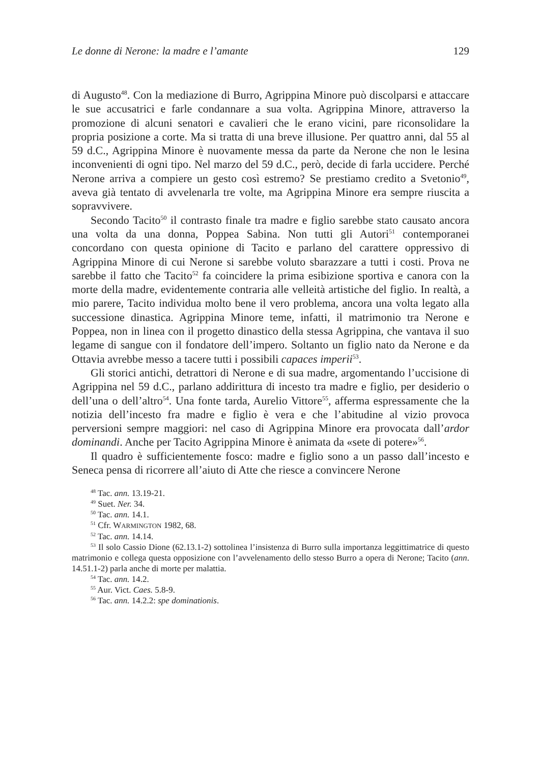Le donne di Nerone: la madre e l’amante 129
di Augusto<sup>48</sup>. Con la mediazione di Burro, Agrippina Minore può discolparsi e attaccare le sue accusatrici e farle condannare a sua volta. Agrippina Minore, attraverso la promozione di alcuni senatori e cavalieri che le erano vicini, pare riconsolidare la propria posizione a corte. Ma si tratta di una breve illusione. Per quattro anni, dal 55 al 59 d.C., Agrippina Minore è nuovamente messa da parte da Nerone che non le lesina inconvenienti di ogni tipo. Nel marzo del 59 d.C., però, decide di farla uccidere. Perché Nerone arriva a compiere un gesto così estremo? Se prestiamo credito a Svetonio<sup>49</sup>, aveva già tentato di avvelenarla tre volte, ma Agrippina Minore era sempre riuscita a sopravvivere.
Secondo Tacito<sup>50</sup> il contrasto finale tra madre e figlio sarebbe stato causato ancora una volta da una donna, Poppea Sabina. Non tutti gli Autori<sup>51</sup> contemporanei concordano con questa opinione di Tacito e parlano del carattere oppressivo di Agrippina Minore di cui Nerone si sarebbe voluto sbarazzare a tutti i costi. Prova ne sarebbe il fatto che Tacito<sup>52</sup> fa coincidere la prima esibizione sportiva e canora con la morte della madre, evidentemente contraria alle velleità artistiche del figlio. In realtà, a mio parere, Tacito individua molto bene il vero problema, ancora una volta legato alla successione dinastica. Agrippina Minore teme, infatti, il matrimonio tra Nerone e Poppea, non in linea con il progetto dinastico della stessa Agrippina, che vantava il suo legame di sangue con il fondatore dell’impero. Soltanto un figlio nato da Nerone e da Ottavia avrebbe messo a tacere tutti i possibili capaces imperii<sup>53</sup>.
Gli storici antichi, detrattori di Nerone e di sua madre, argomentando l’uccisione di Agrippina nel 59 d.C., parlano addirittura di incesto tra madre e figlio, per desiderio o dell’una o dell’altro<sup>54</sup>. Una fonte tarda, Aurelio Vittore<sup>55</sup>, afferma espressamente che la notizia dell’incesto fra madre e figlio è vera e che l’abitudine al vizio provoca perversioni sempre maggiori: nel caso di Agrippina Minore era provocata dall’ardor dominandi. Anche per Tacito Agrippina Minore è animata da «sete di potere»<sup>56</sup>.
Il quadro è sufficientemente fosco: madre e figlio sono a un passo dall’incesto e Seneca pensa di ricorrere all’aiuto di Atte che riesce a convincere Nerone
<sup>48</sup> Tac. ann. 13.19-21.
<sup>49</sup> Suet. Ner. 34.
<sup>50</sup> Tac. ann. 14.1.
<sup>51</sup> Cfr. WARMINGTON 1982, 68.
<sup>52</sup> Tac. ann. 14.14.
<sup>53</sup> Il solo Cassio Dione (62.13.1-2) sottolinea l’insistenza di Burro sulla importanza leggittimatrice di questo matrimonio e collega questa opposizione con l’avvelenamento dello stesso Burro a opera di Nerone; Tacito (ann. 14.51.1-2) parla anche di morte per malattia.
<sup>54</sup> Tac. ann. 14.2.
<sup>55</sup> Aur. Vict. Caes. 5.8-9.
<sup>56</sup> Tac. ann. 14.2.2: spe dominationis.